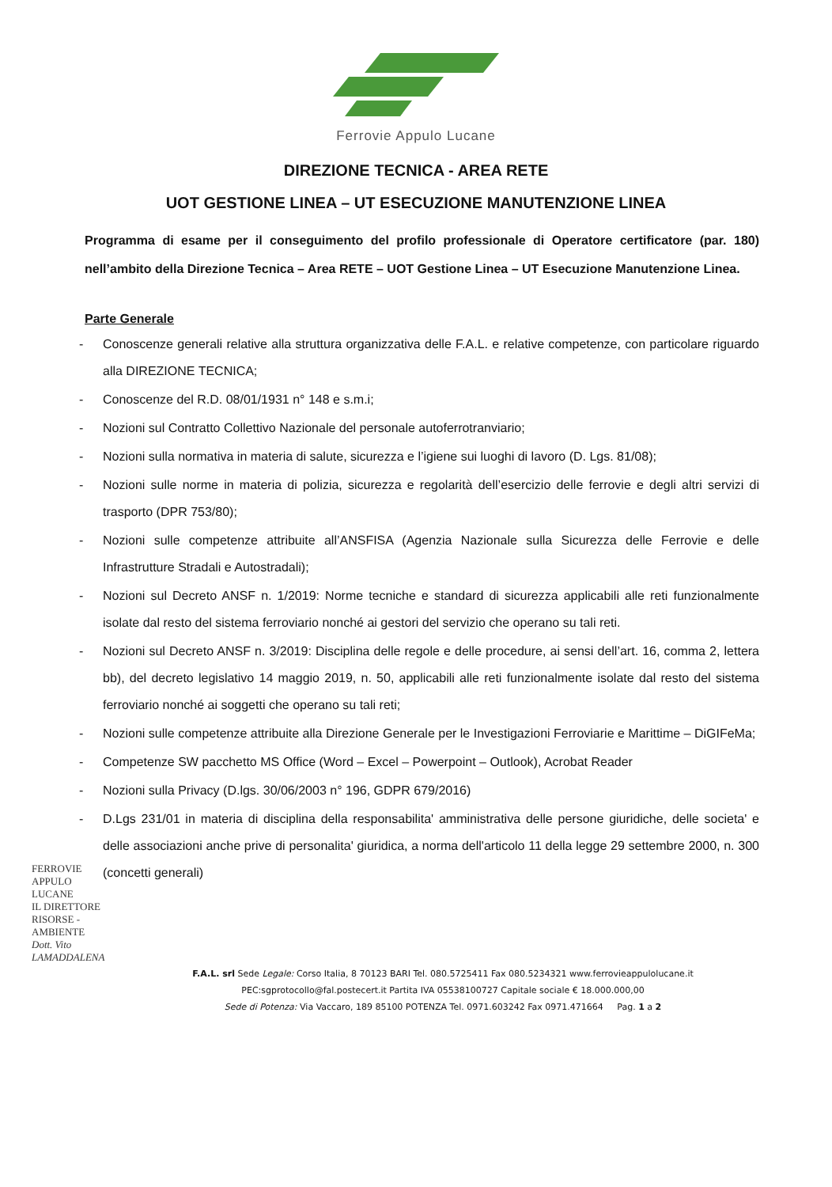Ferrovie Appulo Lucane
DIREZIONE TECNICA - AREA RETE
UOT GESTIONE LINEA – UT ESECUZIONE MANUTENZIONE LINEA
Programma di esame per il conseguimento del profilo professionale di Operatore certificatore (par. 180) nell’ambito della Direzione Tecnica – Area RETE – UOT Gestione Linea – UT Esecuzione Manutenzione Linea.
Parte Generale
- Conoscenze generali relative alla struttura organizzativa delle F.A.L. e relative competenze, con particolare riguardo alla DIREZIONE TECNICA;
- Conoscenze del R.D. 08/01/1931 n° 148 e s.m.i;
- Nozioni sul Contratto Collettivo Nazionale del personale autoferrotranviario;
- Nozioni sulla normativa in materia di salute, sicurezza e l’igiene sui luoghi di lavoro (D. Lgs. 81/08);
- Nozioni sulle norme in materia di polizia, sicurezza e regolarità dell’esercizio delle ferrovie e degli altri servizi di trasporto (DPR 753/80);
- Nozioni sulle competenze attribuite all’ANSFISA (Agenzia Nazionale sulla Sicurezza delle Ferrovie e delle Infrastrutture Stradali e Autostradali);
- Nozioni sul Decreto ANSF n. 1/2019: Norme tecniche e standard di sicurezza applicabili alle reti funzionalmente isolate dal resto del sistema ferroviario nonché ai gestori del servizio che operano su tali reti.
- Nozioni sul Decreto ANSF n. 3/2019: Disciplina delle regole e delle procedure, ai sensi dell’art. 16, comma 2, lettera bb), del decreto legislativo 14 maggio 2019, n. 50, applicabili alle reti funzionalmente isolate dal resto del sistema ferroviario nonché ai soggetti che operano su tali reti;
- Nozioni sulle competenze attribuite alla Direzione Generale per le Investigazioni Ferroviarie e Marittime – DiGIFeMa;
- Competenze SW pacchetto MS Office (Word – Excel – Powerpoint – Outlook), Acrobat Reader
- Nozioni sulla Privacy (D.lgs. 30/06/2003 n° 196, GDPR 679/2016)
- D.Lgs 231/01 in materia di disciplina della responsabilita' amministrativa delle persone giuridiche, delle societa' e delle associazioni anche prive di personalita' giuridica, a norma dell'articolo 11 della legge 29 settembre 2000, n. 300 (concetti generali)
FERROVIE APPULO LUCANE
IL DIRETTORE
RISORSE - AMBIENTE
Dott. Vito LAMADDALENA
F.A.L. srl Sede Legale: Corso Italia, 8 70123 BARI Tel. 080.5725411 Fax 080.5234321 www.ferrovieappulolucane.it
PEC:sgprotocollo@fal.postecert.it Partita IVA 05538100727 Capitale sociale € 18.000.000,00
Sede di Potenza: Via Vaccaro, 189 85100 POTENZA Tel. 0971.603242 Fax 0971.471664 Pag. 1 a 2